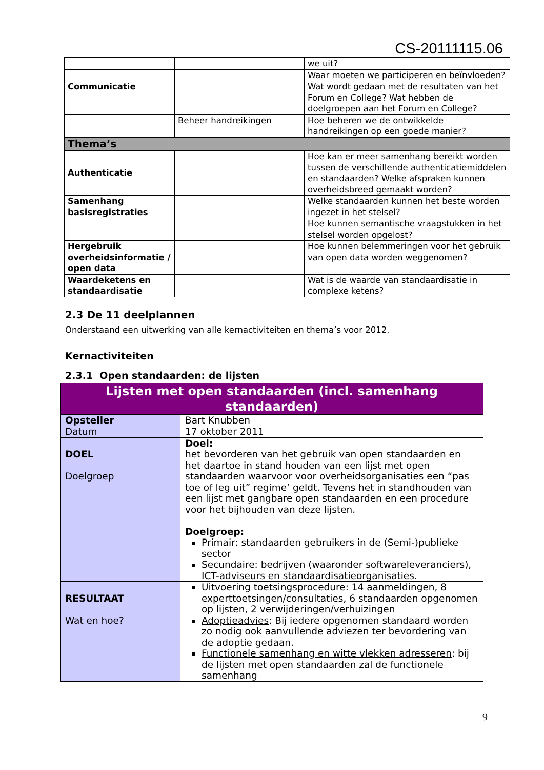CS-20111115.06
| | | we uit? |
| | | Waar moeten we participeren en beïnvloeden? |
| Communicatie | | Wat wordt gedaan met de resultaten van het Forum en College? Wat hebben de doelgroepen aan het Forum en College? |
| | Beheer handreikingen | Hoe beheren we de ontwikkelde handreikingen op een goede manier? |
| Thema’s | | |
| Authenticatie | | Hoe kan er meer samenhang bereikt worden tussen de verschillende authenticatiemiddelen en standaarden? Welke afspraken kunnen overheidsbreed gemaakt worden? |
| Samenhang basisregistraties | | Welke standaarden kunnen het beste worden ingezet in het stelsel? |
| | | Hoe kunnen semantische vraagstukken in het stelsel worden opgelost? |
| Hergebruik overheidsinformatie / open data | | Hoe kunnen belemmeringen voor het gebruik van open data worden weggenomen? |
| Waardeketens en standaardisatie | | Wat is de waarde van standaardisatie in complexe ketens? |
2.3 De 11 deelplannen
Onderstaand een uitwerking van alle kernactiviteiten en thema’s voor 2012.
Kernactiviteiten
2.3.1 Open standaarden: de lijsten
| Lijsten met open standaarden (incl. samenhang standaarden) | |
| Opsteller | Bart Knubben |
| Datum | 17 oktober 2011 |
| DOEL Doelgroep | Doel: het bevorderen van het gebruik van open standaarden en het daartoe in stand houden van een lijst met open standaarden waarvoor voor overheidsorganisaties een “pas toe of leg uit” regime’ geldt. Tevens het in standhouden van een lijst met gangbare open standaarden en een procedure voor het bijhouden van deze lijsten. Doelgroep: Primair: standaarden gebruikers in de (Semi-)publieke sector Secundaire: bedrijven (waaronder softwareleveranciers), ICT-adviseurs en standaardisatieorganisaties. |
| RESULTAAT Wat en hoe? | Uitvoering toetsingsprocedure : 14 aanmeldingen, 8 experttoetsingen/consultaties, 6 standaarden opgenomen op lijsten, 2 verwijderingen/verhuizingen Adoptieadvies : Bij iedere opgenomen standaard worden zo nodig ook aanvullende adviezen ter bevordering van de adoptie gedaan. Functionele samenhang en witte vlekken adresseren : bij de lijsten met open standaarden zal de functionele samenhang |
9